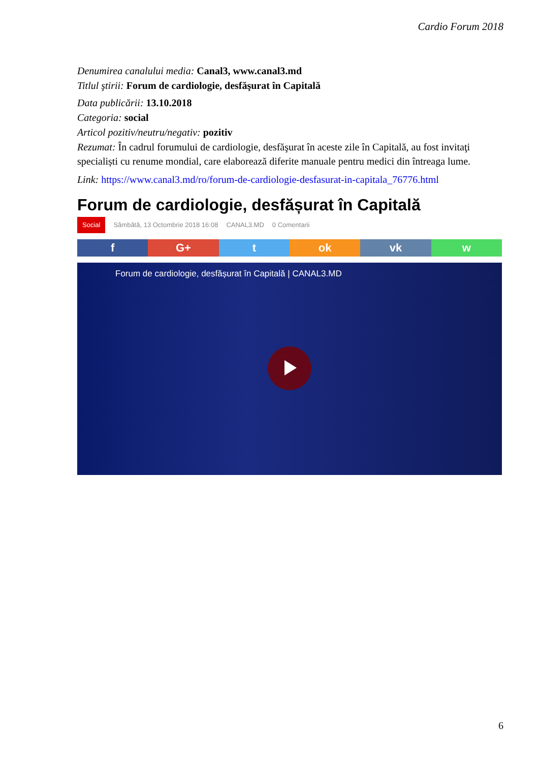Cardio Forum 2018
Denumirea canalului media: Canal3, www.canal3.md
Titlul ştirii: Forum de cardiologie, desfăşurat în Capitală
Data publicării: 13.10.2018
Categoria: social
Articol pozitiv/neutru/negativ: pozitiv
Rezumat: În cadrul forumului de cardiologie, desfăşurat în aceste zile în Capitală, au fost invitaţi specialiști cu renume mondial, care elaborează diferite manuale pentru medici din întreaga lume.
Link: https://www.canal3.md/ro/forum-de-cardiologie-desfasurat-in-capitala_76776.html
Forum de cardiologie, desfășurat în Capitală
Social Sâmbătă, 13 Octombrie 2018 16:08 CANAL3.MD 0 Comentarii
f G+ t ok vk w
Forum de cardiologie, desfășurat în Capitală | CANAL3.MD
6